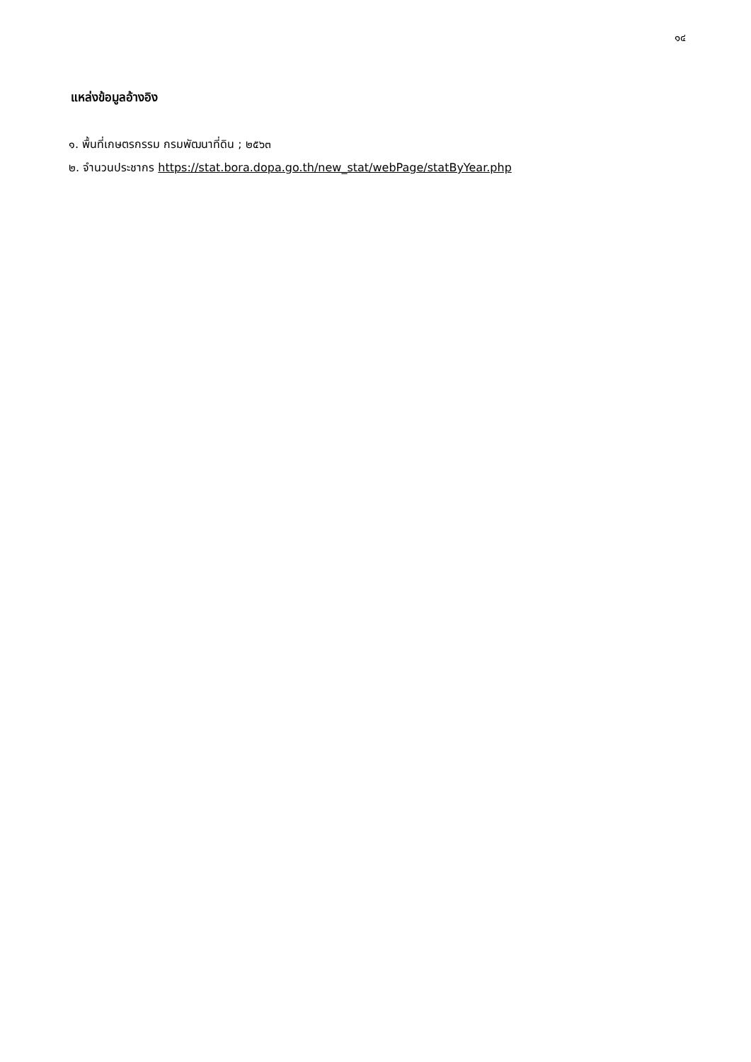๑๔
แหล่งข้อมูลอ้างอิง
๑. พื้นที่เกษตรกรรม กรมพัฒนาที่ดิน ; ๒๕๖๓
๒. จำนวนประชากร https://stat.bora.dopa.go.th/new_stat/webPage/statByYear.php